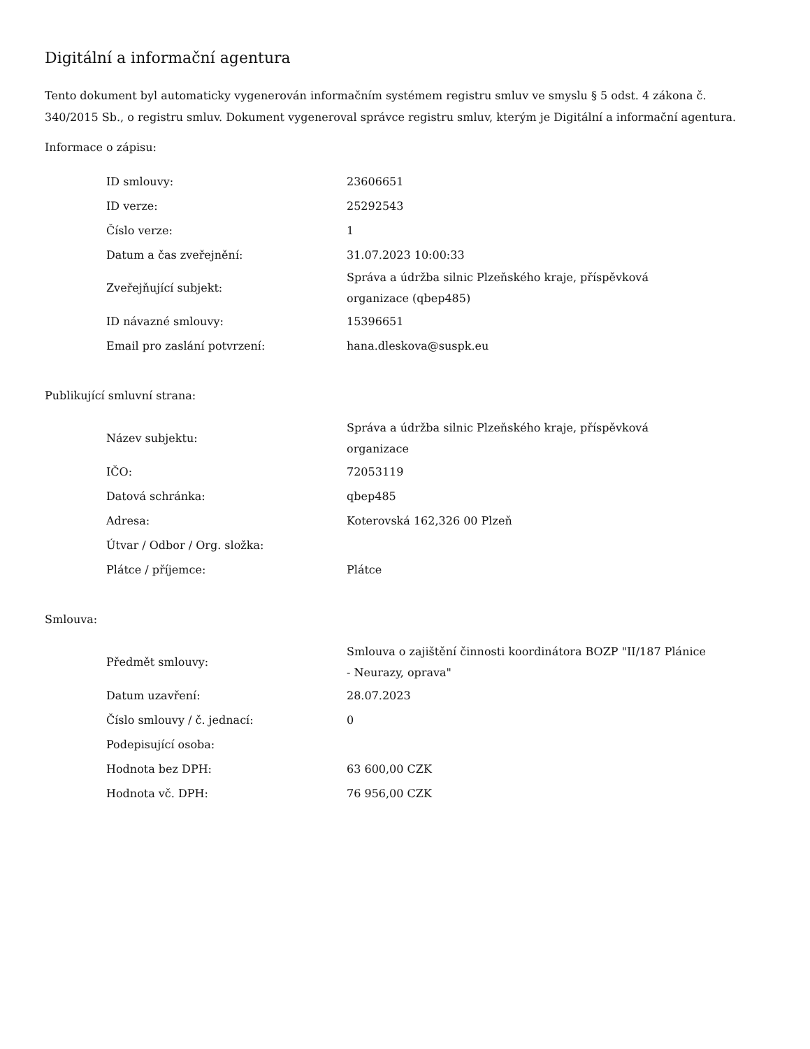Digitální a informační agentura
Tento dokument byl automaticky vygenerován informačním systémem registru smluv ve smyslu § 5 odst. 4 zákona č. 340/2015 Sb., o registru smluv. Dokument vygeneroval správce registru smluv, kterým je Digitální a informační agentura.
Informace o zápisu:
| ID smlouvy: | 23606651 |
| ID verze: | 25292543 |
| Číslo verze: | 1 |
| Datum a čas zveřejnění: | 31.07.2023 10:00:33 |
| Zveřejňující subjekt: | Správa a údržba silnic Plzeňského kraje, příspěvková organizace (qbep485) |
| ID návazné smlouvy: | 15396651 |
| Email pro zaslání potvrzení: | hana.dleskova@suspk.eu |
Publikující smluvní strana:
| Název subjektu: | Správa a údržba silnic Plzeňského kraje, příspěvková organizace |
| IČO: | 72053119 |
| Datová schránka: | qbep485 |
| Adresa: | Koterovská 162,326 00 Plzeň |
| Útvar / Odbor / Org. složka: | |
| Plátce / příjemce: | Plátce |
Smlouva:
| Předmět smlouvy: | Smlouva o zajištění činnosti koordinátora BOZP "II/187 Plánice - Neurazy, oprava" |
| Datum uzavření: | 28.07.2023 |
| Číslo smlouvy / č. jednací: | 0 |
| Podepisující osoba: | |
| Hodnota bez DPH: | 63 600,00 CZK |
| Hodnota vč. DPH: | 76 956,00 CZK |